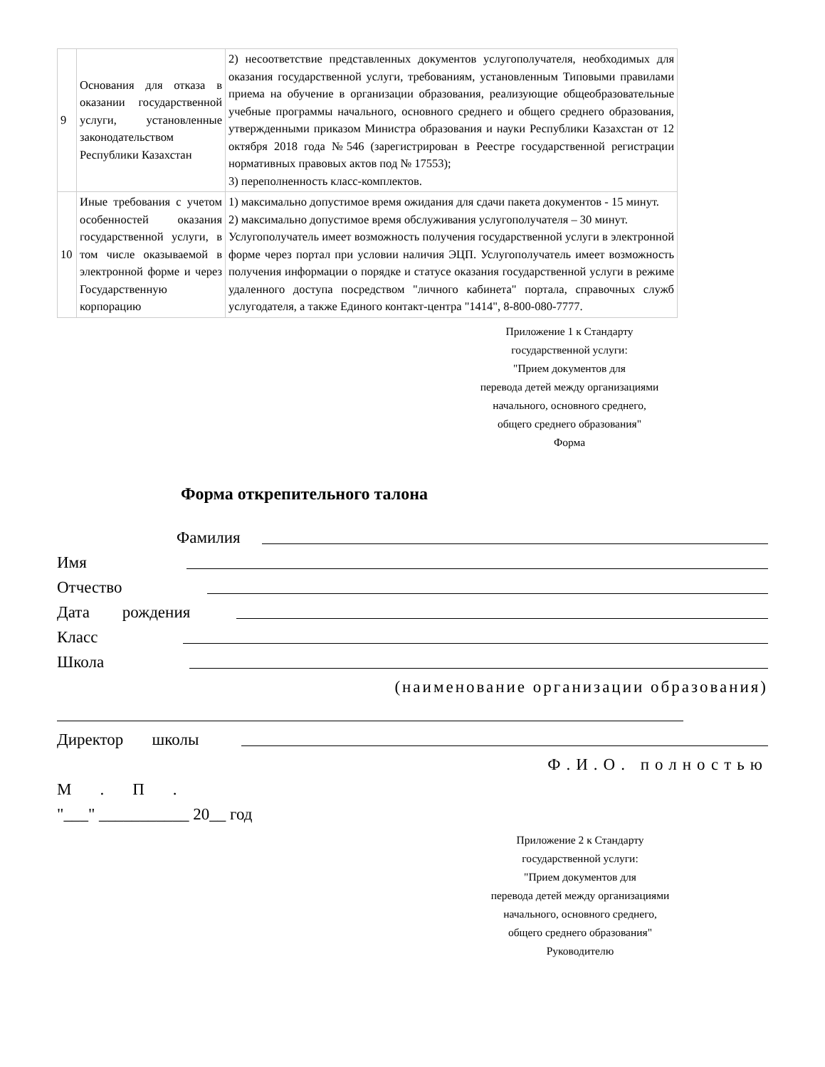| 9 | Основания для отказа в оказании государственной услуги, установленные законодательством Республики Казахстан | 2) несоответствие представленных документов услугополучателя, необходимых для оказания государственной услуги, требованиям, установленным Типовыми правилами приема на обучение в организации образования, реализующие общеобразовательные учебные программы начального, основного среднего и общего среднего образования, утвержденными приказом Министра образования и науки Республики Казахстан от 12 октября 2018 года №546 (зарегистрирован в Реестре государственной регистрации нормативных правовых актов под № 17553); 3) переполненность класс-комплектов. |
| 10 | Иные требования с учетом особенностей оказания государственной услуги, в том числе оказываемой в электронной форме и через Государственную корпорацию | 1) максимально допустимое время ожидания для сдачи пакета документов - 15 минут. 2) максимально допустимое время обслуживания услугополучателя – 30 минут. Услугополучатель имеет возможность получения государственной услуги в электронной форме через портал при условии наличия ЭЦП. Услугополучатель имеет возможность получения информации о порядке и статусе оказания государственной услуги в режиме удаленного доступа посредством "личного кабинета" портала, справочных служб услугодателя, а также Единого контакт-центра "1414", 8-800-080-7777. |
Приложение 1 к Стандарту
государственной услуги:
"Прием документов для
перевода детей между организациями
начального, основного среднего,
общего среднего образования"
Форма
Форма открепительного талона
Фамилия
Имя
Отчество
Дата рождения
Класс
Школа
(наименование организации образования)
Директор школы
Ф.И.О. полностью
М.П.
"___" ___________ 20__ год
Приложение 2 к Стандарту
государственной услуги:
"Прием документов для
перевода детей между организациями
начального, основного среднего,
общего среднего образования"
Руководителю